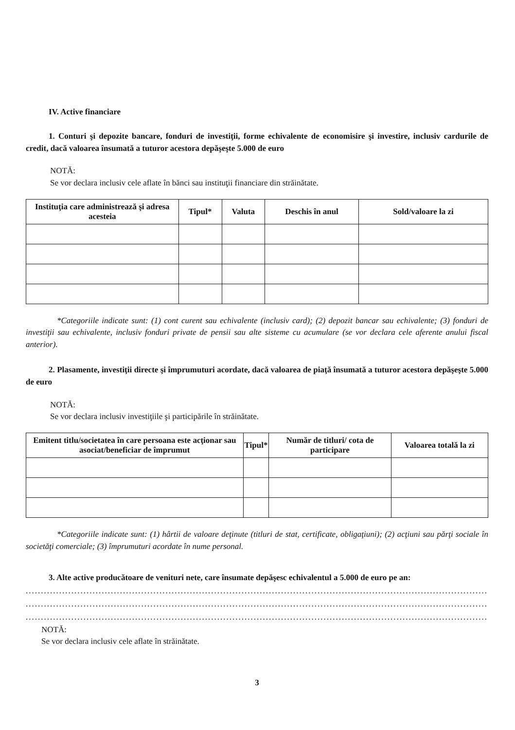IV. Active financiare
1. Conturi şi depozite bancare, fonduri de investiţii, forme echivalente de economisire şi investire, inclusiv cardurile de credit, dacă valoarea însumată a tuturor acestora depăşeşte 5.000 de euro
NOTĂ:
Se vor declara inclusiv cele aflate în bănci sau instituţii financiare din străinătate.
| Instituţia care administrează şi adresa acesteia | Tipul* | Valuta | Deschis în anul | Sold/valoare la zi |
| --- | --- | --- | --- | --- |
*Categoriile indicate sunt: (1) cont curent sau echivalente (inclusiv card); (2) depozit bancar sau echivalente; (3) fonduri de investiţii sau echivalente, inclusiv fonduri private de pensii sau alte sisteme cu acumulare (se vor declara cele aferente anului fiscal anterior).
2. Plasamente, investiţii directe şi împrumuturi acordate, dacă valoarea de piaţă însumată a tuturor acestora depăşeşte 5.000 de euro
NOTĂ:
Se vor declara inclusiv investiţiile şi participările în străinătate.
| Emitent titlu/societatea în care persoana este acţionar sau asociat/beneficiar de împrumut | Tipul* | Număr de titluri/ cota de participare | Valoarea totală la zi |
| --- | --- | --- | --- |
*Categoriile indicate sunt: (1) hârtii de valoare deţinute (titluri de stat, certificate, obligaţiuni); (2) acţiuni sau părţi sociale în societăţi comerciale; (3) împrumuturi acordate în nume personal.
3. Alte active producătoare de venituri nete, care însumate depăşesc echivalentul a 5.000 de euro pe an:
.............................................................................................................................................................................
.............................................................................................................................................................................
.............................................................................................................................................................................
NOTĂ:
Se vor declara inclusiv cele aflate în străinătate.
3